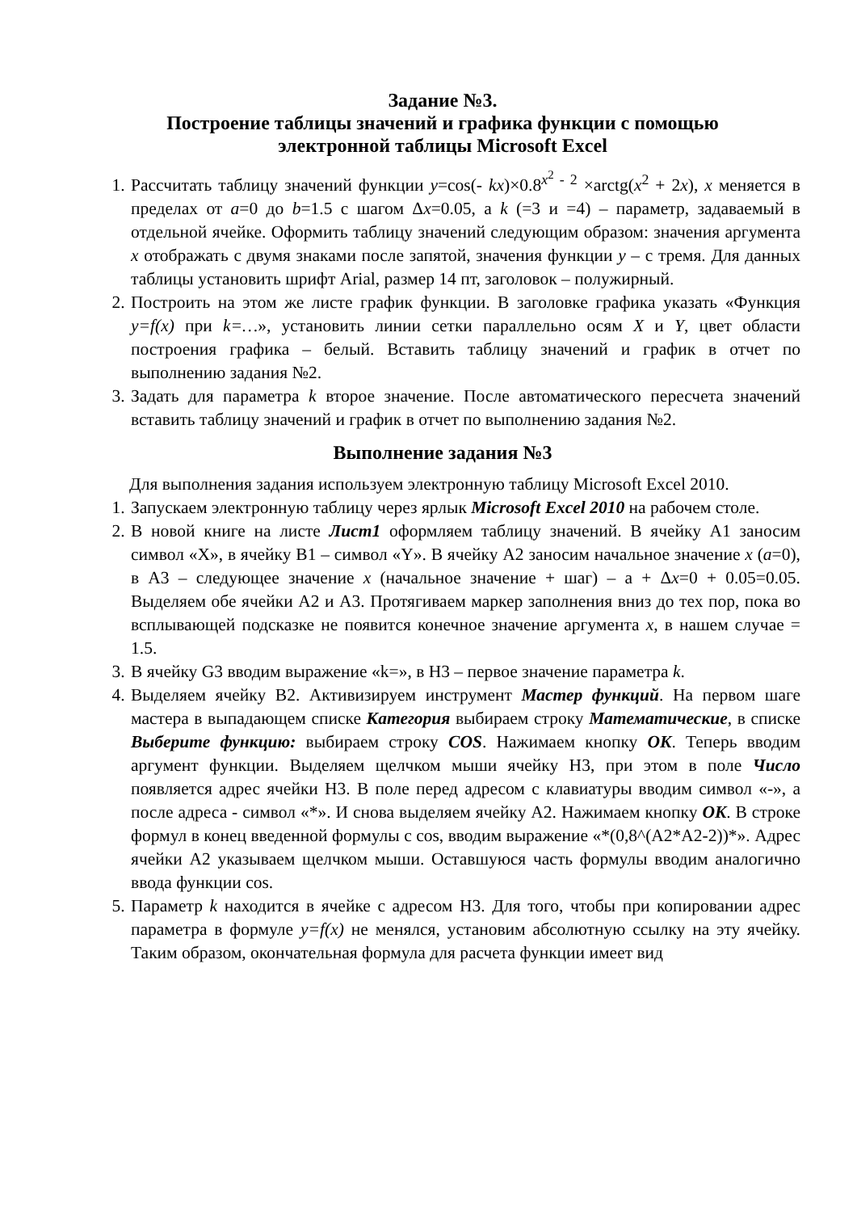Задание №3.
Построение таблицы значений и графика функции с помощью
электронной таблицы Microsoft Excel
1. Рассчитать таблицу значений функции y=cos(- kx)×0.8<sup>x<sup>2</sup> - 2</sup> ×arctg(x<sup>2</sup> + 2x), x меняется в пределах от a=0 до b=1.5 с шагом Δx=0.05, а k (=3 и =4) – параметр, задаваемый в отдельной ячейке. Оформить таблицу значений следующим образом: значения аргумента x отображать с двумя знаками после запятой, значения функции y – с тремя. Для данных таблицы установить шрифт Arial, размер 14 пт, заголовок – полужирный.
2. Построить на этом же листе график функции. В заголовке графика указать «Функция y=f(x) при k=…», установить линии сетки параллельно осям X и Y, цвет области построения графика – белый. Вставить таблицу значений и график в отчет по выполнению задания №2.
3. Задать для параметра k второе значение. После автоматического пересчета значений вставить таблицу значений и график в отчет по выполнению задания №2.
Выполнение задания №3
Для выполнения задания используем электронную таблицу Microsoft Excel 2010.
1. Запускаем электронную таблицу через ярлык Microsoft Excel 2010 на рабочем столе.
2. В новой книге на листе Лист1 оформляем таблицу значений. В ячейку A1 заносим символ «X», в ячейку B1 – символ «Y». В ячейку A2 заносим начальное значение x (a=0), в A3 – следующее значение x (начальное значение + шаг) – a + Δx=0 + 0.05=0.05. Выделяем обе ячейки A2 и A3. Протягиваем маркер заполнения вниз до тех пор, пока во всплывающей подсказке не появится конечное значение аргумента x, в нашем случае = 1.5.
3. В ячейку G3 вводим выражение «k=», в H3 – первое значение параметра k.
4. Выделяем ячейку B2. Активизируем инструмент Мастер функций. На первом шаге мастера в выпадающем списке Категория выбираем строку Математические, в списке Выберите функцию: выбираем строку COS. Нажимаем кнопку OK. Теперь вводим аргумент функции. Выделяем щелчком мыши ячейку H3, при этом в поле Число появляется адрес ячейки H3. В поле перед адресом с клавиатуры вводим символ «-», а после адреса - символ «*». И снова выделяем ячейку A2. Нажимаем кнопку OK. В строке формул в конец введенной формулы с cos, вводим выражение «*(0,8^(A2*A2-2))*». Адрес ячейки A2 указываем щелчком мыши. Оставшуюся часть формулы вводим аналогично ввода функции cos.
5. Параметр k находится в ячейке с адресом H3. Для того, чтобы при копировании адрес параметра в формуле y=f(x) не менялся, установим абсолютную ссылку на эту ячейку. Таким образом, окончательная формула для расчета функции имеет вид